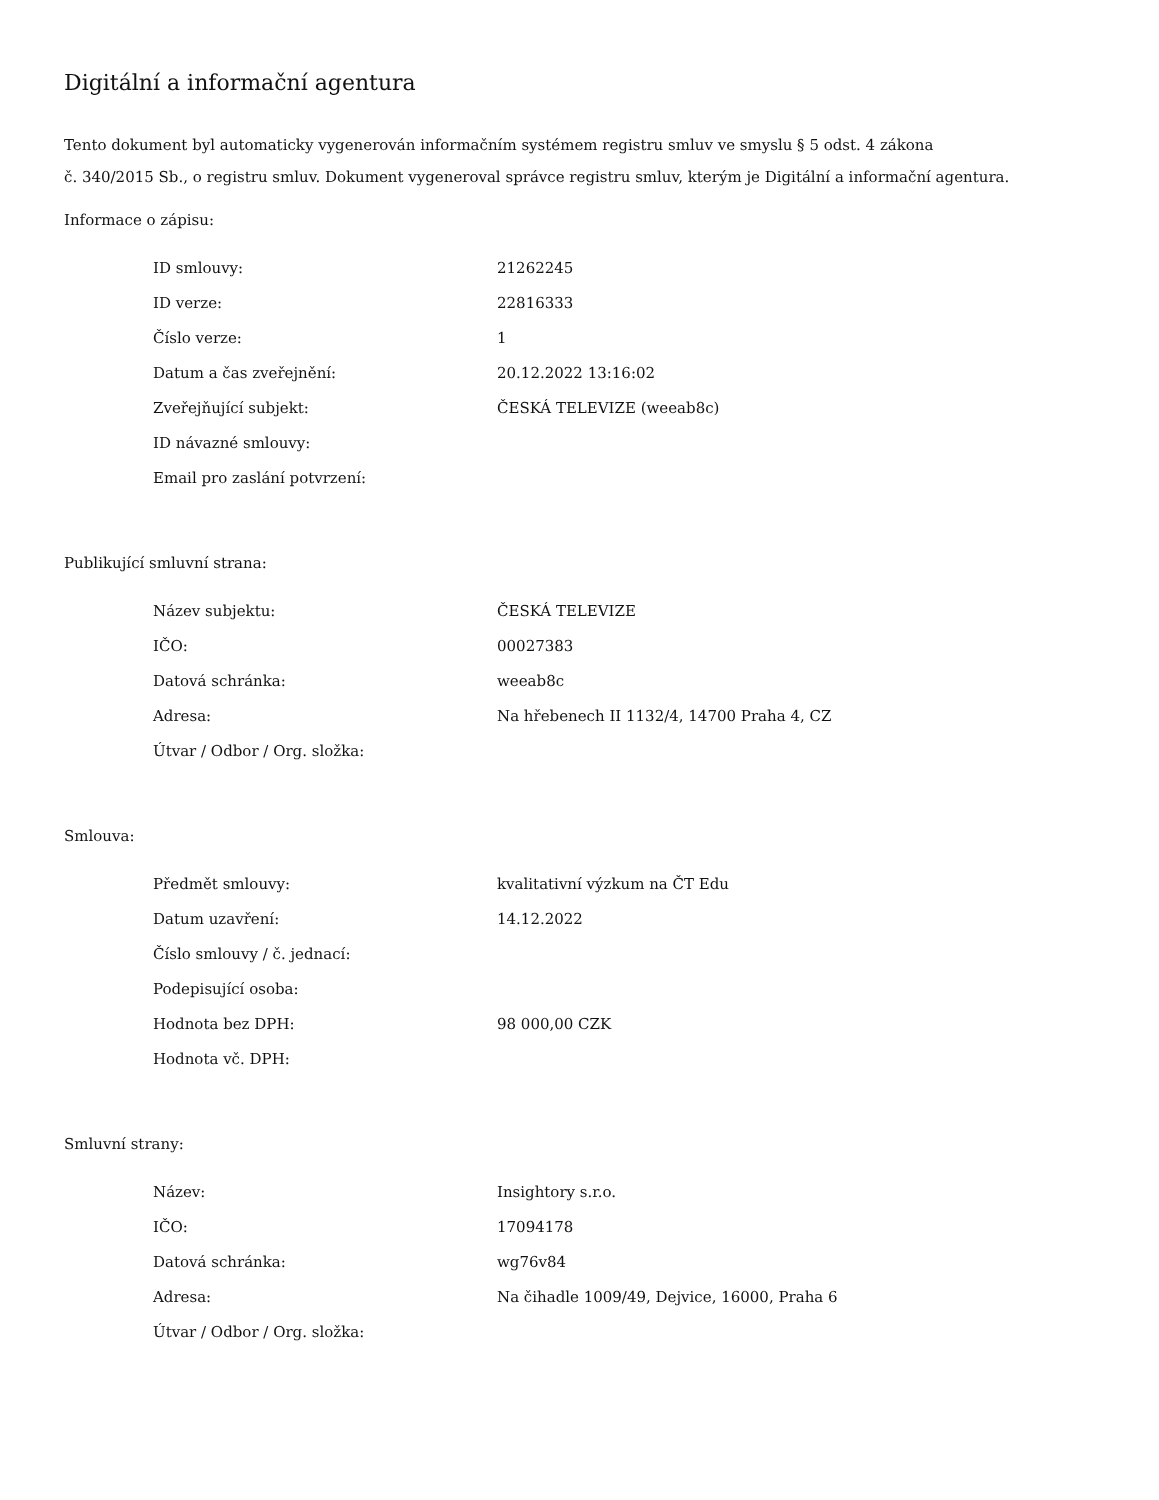Digitální a informační agentura
Tento dokument byl automaticky vygenerován informačním systémem registru smluv ve smyslu § 5 odst. 4 zákona
č. 340/2015 Sb., o registru smluv. Dokument vygeneroval správce registru smluv, kterým je Digitální a informační agentura.
Informace o zápisu:
| ID smlouvy: | 21262245 |
| ID verze: | 22816333 |
| Číslo verze: | 1 |
| Datum a čas zveřejnění: | 20.12.2022 13:16:02 |
| Zveřejňující subjekt: | ČESKÁ TELEVIZE (weeab8c) |
| ID návazné smlouvy: | |
| Email pro zaslání potvrzení: | |
Publikující smluvní strana:
| Název subjektu: | ČESKÁ TELEVIZE |
| IČO: | 00027383 |
| Datová schránka: | weeab8c |
| Adresa: | Na hřebenech II 1132/4, 14700 Praha 4, CZ |
| Útvar / Odbor / Org. složka: | |
Smlouva:
| Předmět smlouvy: | kvalitativní výzkum na ČT Edu |
| Datum uzavření: | 14.12.2022 |
| Číslo smlouvy / č. jednací: | |
| Podepisující osoba: | |
| Hodnota bez DPH: | 98 000,00 CZK |
| Hodnota vč. DPH: | |
Smluvní strany:
| Název: | Insightory s.r.o. |
| IČO: | 17094178 |
| Datová schránka: | wg76v84 |
| Adresa: | Na čihadle 1009/49, Dejvice, 16000, Praha 6 |
| Útvar / Odbor / Org. složka: | |